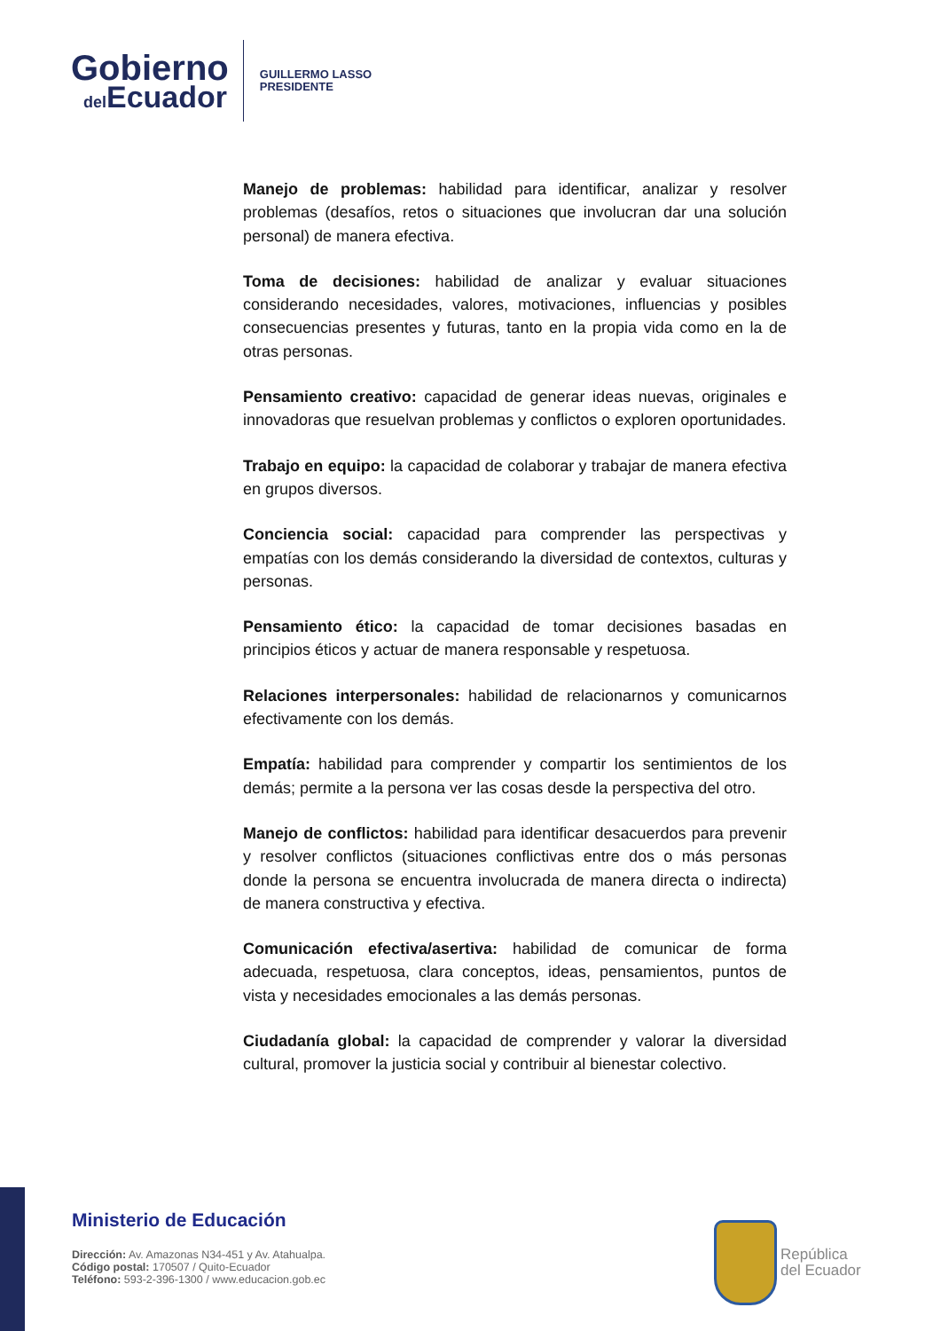Gobierno
del Ecuador
GUILLERMO LASSO
PRESIDENTE
Manejo de problemas: habilidad para identificar, analizar y resolver problemas (desafíos, retos o situaciones que involucran dar una solución personal) de manera efectiva.
Toma de decisiones: habilidad de analizar y evaluar situaciones considerando necesidades, valores, motivaciones, influencias y posibles consecuencias presentes y futuras, tanto en la propia vida como en la de otras personas.
Pensamiento creativo: capacidad de generar ideas nuevas, originales e innovadoras que resuelvan problemas y conflictos o exploren oportunidades.
Trabajo en equipo: la capacidad de colaborar y trabajar de manera efectiva en grupos diversos.
Conciencia social: capacidad para comprender las perspectivas y empatías con los demás considerando la diversidad de contextos, culturas y personas.
Pensamiento ético: la capacidad de tomar decisiones basadas en principios éticos y actuar de manera responsable y respetuosa.
Relaciones interpersonales: habilidad de relacionarnos y comunicarnos efectivamente con los demás.
Empatía: habilidad para comprender y compartir los sentimientos de los demás; permite a la persona ver las cosas desde la perspectiva del otro.
Manejo de conflictos: habilidad para identificar desacuerdos para prevenir y resolver conflictos (situaciones conflictivas entre dos o más personas donde la persona se encuentra involucrada de manera directa o indirecta) de manera constructiva y efectiva.
Comunicación efectiva/asertiva: habilidad de comunicar de forma adecuada, respetuosa, clara conceptos, ideas, pensamientos, puntos de vista y necesidades emocionales a las demás personas.
Ciudadanía global: la capacidad de comprender y valorar la diversidad cultural, promover la justicia social y contribuir al bienestar colectivo.
Ministerio de Educación
Dirección: Av. Amazonas N34-451 y Av. Atahualpa.
Código postal: 170507 / Quito-Ecuador
Teléfono: 593-2-396-1300 / www.educacion.gob.ec
República
del Ecuador